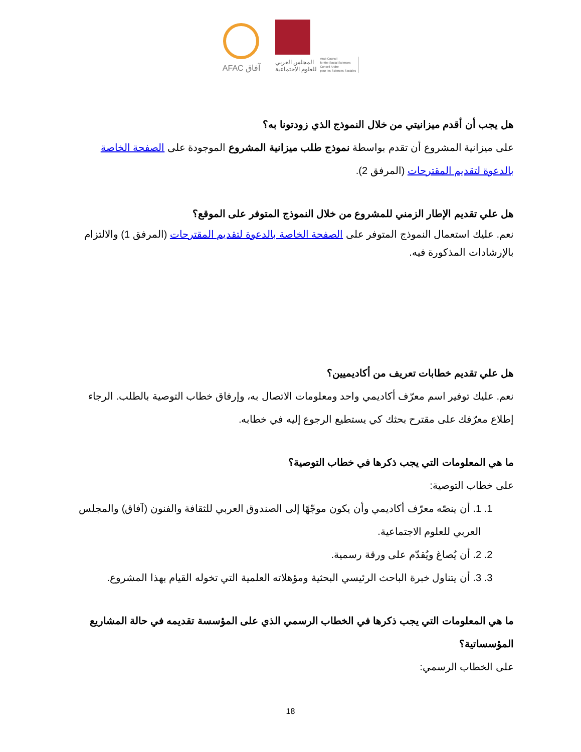AFAC آفاق
المجلس العربي
للعلوم الاجتماعية
Arab Council
for the Social Sciences
Conseil Arabe
pour les Sciences Sociales
هل يجب أن أقدم ميزانيتي من خلال النموذج الذي زودتونا به؟
على ميزانية المشروع أن تقدم بواسطة نموذج طلب ميزانية المشروع الموجودة على الصفحة الخاصة بالدعوة لتقديم المقترحات (المرفق 2).
هل علي تقديم الإطار الزمني للمشروع من خلال النموذج المتوفر على الموقع؟
نعم. عليك استعمال النموذج المتوفر على الصفحة الخاصة بالدعوة لتقديم المقترحات (المرفق 1) والالتزام بالإرشادات المذكورة فيه.
هل علي تقديم خطابات تعريف من أكاديميين؟
نعم. عليك توفير اسم معرّف أكاديمي واحد ومعلومات الاتصال به، وإرفاق خطاب التوصية بالطلب. الرجاء إطلاع معرّفك على مقترح بحثك كي يستطيع الرجوع إليه في خطابه.
ما هي المعلومات التي يجب ذكرها في خطاب التوصية؟
على خطاب التوصية:
1. 1. أن ينصّه معرّف أكاديمي وأن يكون موجّهًا إلى الصندوق العربي للثقافة والفنون (آفاق) والمجلس العربي للعلوم الاجتماعية.
2. 2. أن يُصاغ ويُقدّم على ورقة رسمية.
3. 3. أن يتناول خبرة الباحث الرئيسي البحثية ومؤهلاته العلمية التي تخوله القيام بهذا المشروع.
ما هي المعلومات التي يجب ذكرها في الخطاب الرسمي الذي على المؤسسة تقديمه في حالة المشاريع المؤسساتية؟
على الخطاب الرسمي:
18